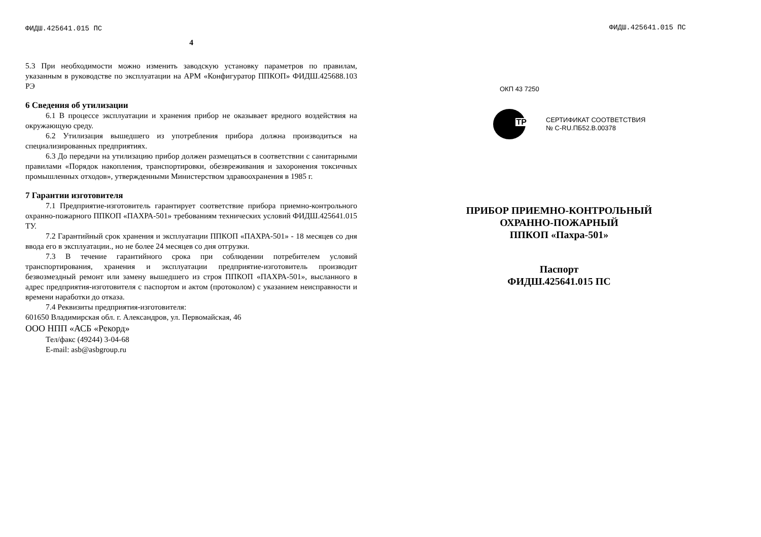ФИДШ.425641.015 ПС
4
5.3 При необходимости можно изменить заводскую установку параметров по правилам, указанным в руководстве по эксплуатации на АРМ «Конфигуратор ППКОП» ФИДШ.425688.103 РЭ
6 Сведения об утилизации
6.1 В процессе эксплуатации и хранения прибор не оказывает вредного воздействия на окружающую среду.
6.2 Утилизация вышедшего из употребления прибора должна производиться на специализированных предприятиях.
6.3 До передачи на утилизацию прибор должен размещаться в соответствии с санитарными правилами «Порядок накопления, транспортировки, обезвреживания и захоронения токсичных промышленных отходов», утвержденными Министерством здравоохранения в 1985 г.
7 Гарантии изготовителя
7.1 Предприятие-изготовитель гарантирует соответствие прибора приемно-контрольного охранно-пожарного ППКОП «ПАХРА-501» требованиям технических условий ФИДШ.425641.015 ТУ.
7.2 Гарантийный срок хранения и эксплуатации ППКОП «ПАХРА-501» - 18 месяцев со дня ввода его в эксплуатации., но не более 24 месяцев со дня отгрузки.
7.3 В течение гарантийного срока при соблюдении потребителем условий транспортирования, хранения и эксплуатации предприятие-изготовитель производит безвозмездный ремонт или замену вышедшего из строя ППКОП «ПАХРА-501», высланного в адрес предприятия-изготовителя с паспортом и актом (протоколом) с указанием неисправности и времени наработки до отказа.
7.4 Реквизиты предприятия-изготовителя:
601650 Владимирская обл. г. Александров, ул. Первомайская, 46
ООО НПП «АСБ «Рекорд»
Тел/факс (49244) 3-04-68
E-mail: asb@asbgroup.ru
ФИДШ.425641.015 ПС
ОКП 43 7250
ТР
СЕРТИФИКАТ СООТВЕТСТВИЯ
№ С-RU.ПБ52.В.00378
ПРИБОР ПРИЕМНО-КОНТРОЛЬНЫЙ
ОХРАННО-ПОЖАРНЫЙ
ППКОП «Пахра-501»
Паспорт
ФИДШ.425641.015 ПС